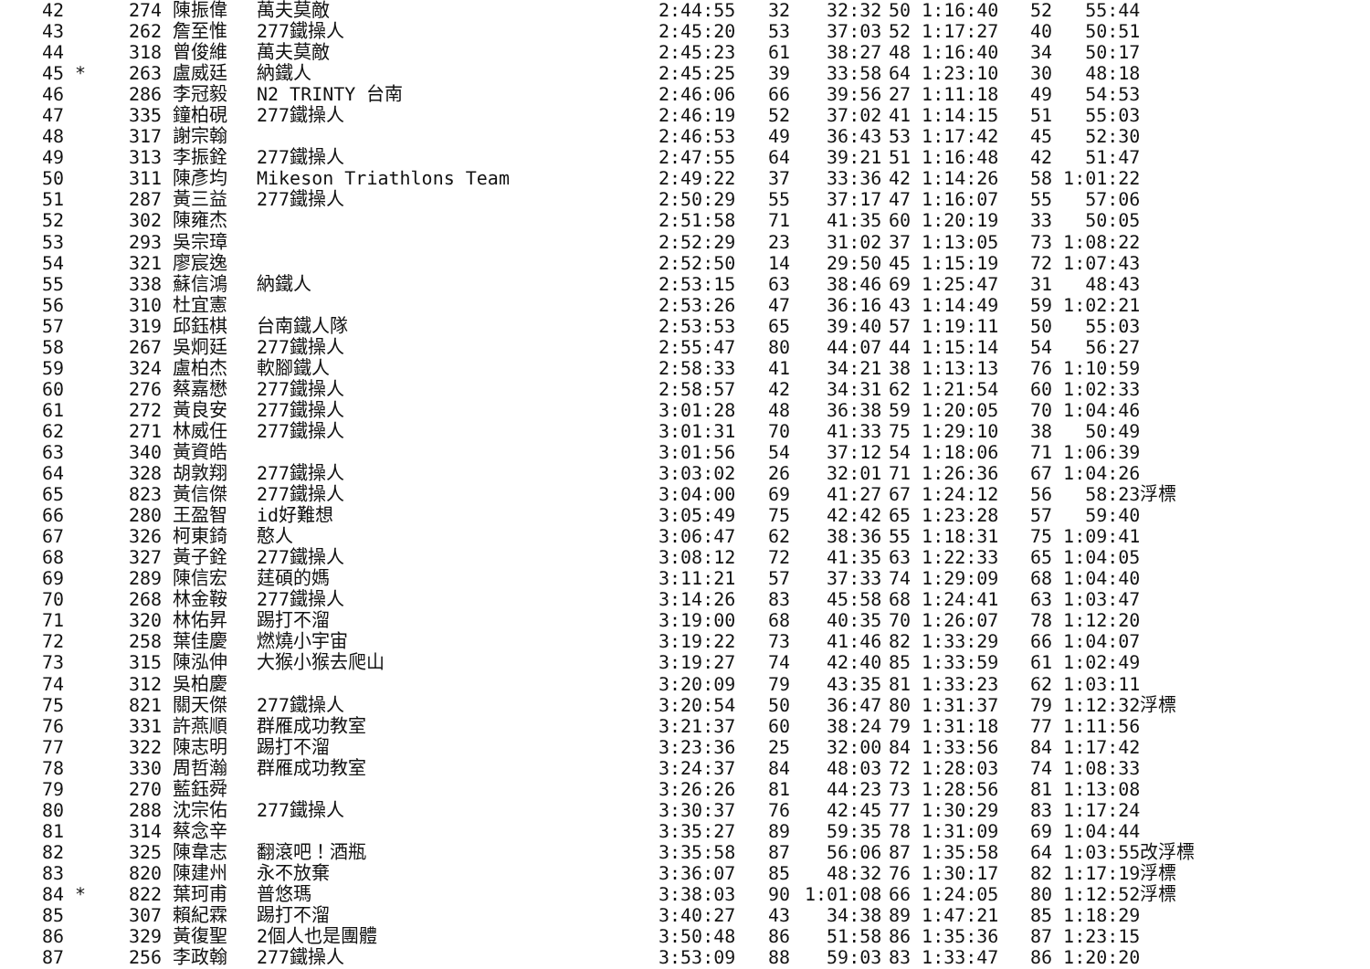| 42 | 274 陳振偉 | 萬夫莫敵 | 2:44:55 | 32 | 32:32 | 50 1:16:40 | 52 55:44 | |
| 43 | 262 詹至惟 | 277鐵操人 | 2:45:20 | 53 | 37:03 | 52 1:17:27 | 40 50:51 | |
| 44 | 318 曾俊維 | 萬夫莫敵 | 2:45:23 | 61 | 38:27 | 48 1:16:40 | 34 50:17 | |
| 45 * | 263 盧威廷 | 納鐵人 | 2:45:25 | 39 | 33:58 | 64 1:23:10 | 30 48:18 | |
| 46 | 286 李冠毅 | N2 TRINTY 台南 | 2:46:06 | 66 | 39:56 | 27 1:11:18 | 49 54:53 | |
| 47 | 335 鐘柏硯 | 277鐵操人 | 2:46:19 | 52 | 37:02 | 41 1:14:15 | 51 55:03 | |
| 48 | 317 謝宗翰 | | 2:46:53 | 49 | 36:43 | 53 1:17:42 | 45 52:30 | |
| 49 | 313 李振銓 | 277鐵操人 | 2:47:55 | 64 | 39:21 | 51 1:16:48 | 42 51:47 | |
| 50 | 311 陳彥均 | Mikeson Triathlons Team | 2:49:22 | 37 | 33:36 | 42 1:14:26 | 58 1:01:22 | |
| 51 | 287 黃三益 | 277鐵操人 | 2:50:29 | 55 | 37:17 | 47 1:16:07 | 55 57:06 | |
| 52 | 302 陳雍杰 | | 2:51:58 | 71 | 41:35 | 60 1:20:19 | 33 50:05 | |
| 53 | 293 吳宗璋 | | 2:52:29 | 23 | 31:02 | 37 1:13:05 | 73 1:08:22 | |
| 54 | 321 廖宸逸 | | 2:52:50 | 14 | 29:50 | 45 1:15:19 | 72 1:07:43 | |
| 55 | 338 蘇信鴻 | 納鐵人 | 2:53:15 | 63 | 38:46 | 69 1:25:47 | 31 48:43 | |
| 56 | 310 杜宜憲 | | 2:53:26 | 47 | 36:16 | 43 1:14:49 | 59 1:02:21 | |
| 57 | 319 邱鈺棋 | 台南鐵人隊 | 2:53:53 | 65 | 39:40 | 57 1:19:11 | 50 55:03 | |
| 58 | 267 吳炯廷 | 277鐵操人 | 2:55:47 | 80 | 44:07 | 44 1:15:14 | 54 56:27 | |
| 59 | 324 盧柏杰 | 軟腳鐵人 | 2:58:33 | 41 | 34:21 | 38 1:13:13 | 76 1:10:59 | |
| 60 | 276 蔡嘉懋 | 277鐵操人 | 2:58:57 | 42 | 34:31 | 62 1:21:54 | 60 1:02:33 | |
| 61 | 272 黃良安 | 277鐵操人 | 3:01:28 | 48 | 36:38 | 59 1:20:05 | 70 1:04:46 | |
| 62 | 271 林威任 | 277鐵操人 | 3:01:31 | 70 | 41:33 | 75 1:29:10 | 38 50:49 | |
| 63 | 340 黃資皓 | | 3:01:56 | 54 | 37:12 | 54 1:18:06 | 71 1:06:39 | |
| 64 | 328 胡敦翔 | 277鐵操人 | 3:03:02 | 26 | 32:01 | 71 1:26:36 | 67 1:04:26 | |
| 65 | 823 黃信傑 | 277鐵操人 | 3:04:00 | 69 | 41:27 | 67 1:24:12 | 56 58:23 | 浮標 |
| 66 | 280 王盈智 | id好難想 | 3:05:49 | 75 | 42:42 | 65 1:23:28 | 57 59:40 | |
| 67 | 326 柯東錡 | 憨人 | 3:06:47 | 62 | 38:36 | 55 1:18:31 | 75 1:09:41 | |
| 68 | 327 黃子銓 | 277鐵操人 | 3:08:12 | 72 | 41:35 | 63 1:22:33 | 65 1:04:05 | |
| 69 | 289 陳信宏 | 莛碩的媽 | 3:11:21 | 57 | 37:33 | 74 1:29:09 | 68 1:04:40 | |
| 70 | 268 林金鞍 | 277鐵操人 | 3:14:26 | 83 | 45:58 | 68 1:24:41 | 63 1:03:47 | |
| 71 | 320 林佑昇 | 踢打不溜 | 3:19:00 | 68 | 40:35 | 70 1:26:07 | 78 1:12:20 | |
| 72 | 258 葉佳慶 | 燃燒小宇宙 | 3:19:22 | 73 | 41:46 | 82 1:33:29 | 66 1:04:07 | |
| 73 | 315 陳泓伸 | 大猴小猴去爬山 | 3:19:27 | 74 | 42:40 | 85 1:33:59 | 61 1:02:49 | |
| 74 | 312 吳柏慶 | | 3:20:09 | 79 | 43:35 | 81 1:33:23 | 62 1:03:11 | |
| 75 | 821 關天傑 | 277鐵操人 | 3:20:54 | 50 | 36:47 | 80 1:31:37 | 79 1:12:32 | 浮標 |
| 76 | 331 許燕順 | 群雁成功教室 | 3:21:37 | 60 | 38:24 | 79 1:31:18 | 77 1:11:56 | |
| 77 | 322 陳志明 | 踢打不溜 | 3:23:36 | 25 | 32:00 | 84 1:33:56 | 84 1:17:42 | |
| 78 | 330 周哲瀚 | 群雁成功教室 | 3:24:37 | 84 | 48:03 | 72 1:28:03 | 74 1:08:33 | |
| 79 | 270 藍鈺舜 | | 3:26:26 | 81 | 44:23 | 73 1:28:56 | 81 1:13:08 | |
| 80 | 288 沈宗佑 | 277鐵操人 | 3:30:37 | 76 | 42:45 | 77 1:30:29 | 83 1:17:24 | |
| 81 | 314 蔡念辛 | | 3:35:27 | 89 | 59:35 | 78 1:31:09 | 69 1:04:44 | |
| 82 | 325 陳韋志 | 翻滾吧！酒瓶 | 3:35:58 | 87 | 56:06 | 87 1:35:58 | 64 1:03:55 | 改浮標 |
| 83 | 820 陳建州 | 永不放棄 | 3:36:07 | 85 | 48:32 | 76 1:30:17 | 82 1:17:19 | 浮標 |
| 84 * | 822 葉珂甫 | 普悠瑪 | 3:38:03 | 90 | 1:01:08 | 66 1:24:05 | 80 1:12:52 | 浮標 |
| 85 | 307 賴紀霖 | 踢打不溜 | 3:40:27 | 43 | 34:38 | 89 1:47:21 | 85 1:18:29 | |
| 86 | 329 黃復聖 | 2個人也是團體 | 3:50:48 | 86 | 51:58 | 86 1:35:36 | 87 1:23:15 | |
| 87 | 256 李政翰 | 277鐵操人 | 3:53:09 | 88 | 59:03 | 83 1:33:47 | 86 1:20:20 | |